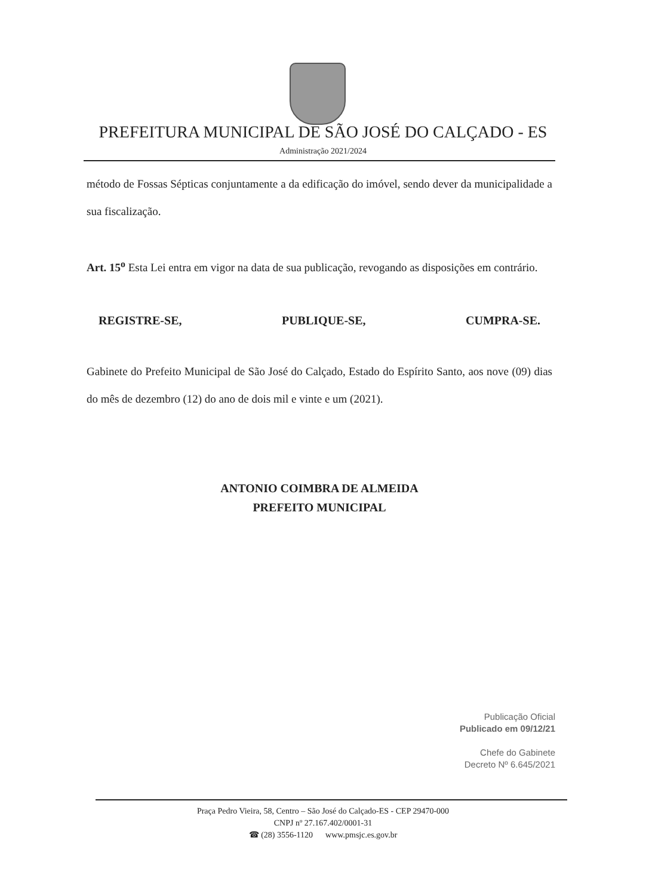PREFEITURA MUNICIPAL DE SÃO JOSÉ DO CALÇADO - ES
Administração 2021/2024
método de Fossas Sépticas conjuntamente a da edificação do imóvel, sendo dever da municipalidade a sua fiscalização.
Art. 15<sup>o</sup> Esta Lei entra em vigor na data de sua publicação, revogando as disposições em contrário.
REGISTRE-SE, PUBLIQUE-SE, CUMPRA-SE.
Gabinete do Prefeito Municipal de São José do Calçado, Estado do Espírito Santo, aos nove (09) dias do mês de dezembro (12) do ano de dois mil e vinte e um (2021).
ANTONIO COIMBRA DE ALMEIDA
PREFEITO MUNICIPAL
Publicação Oficial
Publicado em 09/12/21
Chefe do Gabinete
Decreto Nº 6.645/2021
Praça Pedro Vieira, 58, Centro – São José do Calçado-ES - CEP 29470-000
CNPJ nº 27.167.402/0001-31
☎ (28) 3556-1120 www.pmsjc.es.gov.br